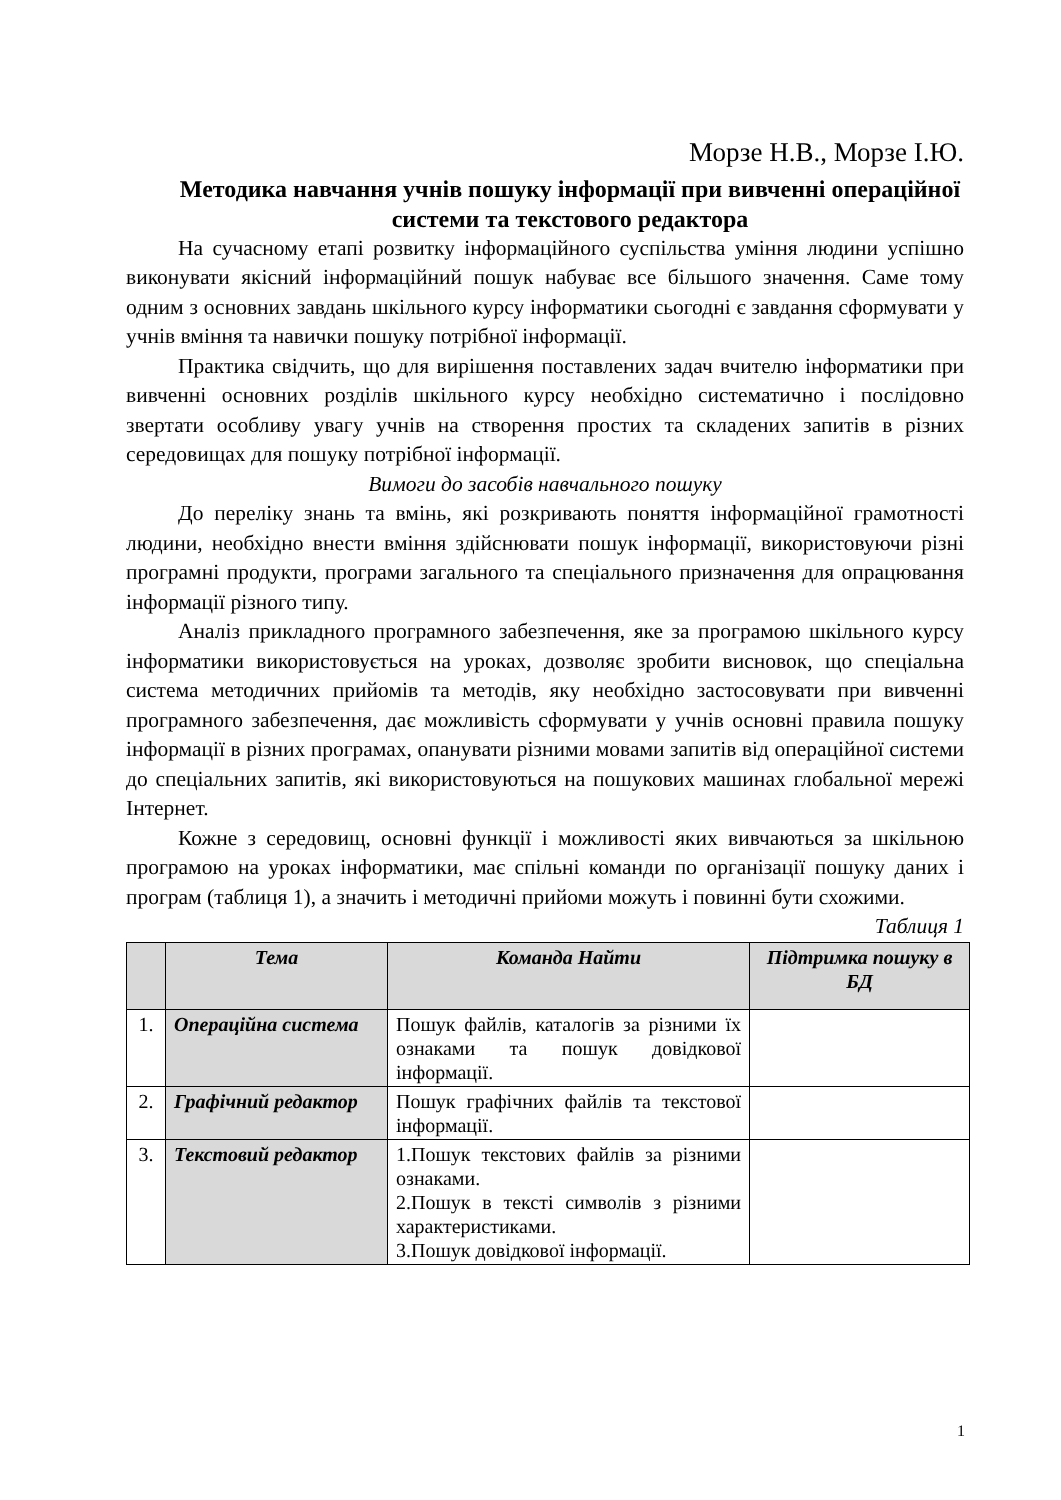Морзе Н.В., Морзе І.Ю.
Методика навчання учнів пошуку інформації при вивченні операційної системи та текстового редактора
На сучасному етапі розвитку інформаційного суспільства уміння людини успішно виконувати якісний інформаційний пошук набуває все більшого значення. Саме тому одним з основних завдань шкільного курсу інформатики сьогодні є завдання сформувати у учнів вміння та навички пошуку потрібної інформації.
Практика свідчить, що для вирішення поставлених задач вчителю інформатики при вивченні основних розділів шкільного курсу необхідно систематично і послідовно звертати особливу увагу учнів на створення простих та складених запитів в різних середовищах для пошуку потрібної інформації.
Вимоги до засобів навчального пошуку
До переліку знань та вмінь, які розкривають поняття інформаційної грамотності людини, необхідно внести вміння здійснювати пошук інформації, використовуючи різні програмні продукти, програми загального та спеціального призначення для опрацювання інформації різного типу.
Аналіз прикладного програмного забезпечення, яке за програмою шкільного курсу інформатики використовується на уроках, дозволяє зробити висновок, що спеціальна система методичних прийомів та методів, яку необхідно застосовувати при вивченні програмного забезпечення, дає можливість сформувати у учнів основні правила пошуку інформації в різних програмах, опанувати різними мовами запитів від операційної системи до спеціальних запитів, які використовуються на пошукових машинах глобальної мережі Інтернет.
Кожне з середовищ, основні функції і можливості яких вивчаються за шкільною програмою на уроках інформатики, має спільні команди по організації пошуку даних і програм (таблиця 1), а значить і методичні прийоми можуть і повинні бути схожими.
Таблиця 1
| | Тема | Команда Найти | Підтримка пошуку в БД |
| --- | --- | --- | --- |
| 1. | Операційна система | Пошук файлів, каталогів за різними їх ознаками та пошук довідкової інформації. | |
| 2. | Графічний редактор | Пошук графічних файлів та текстової інформації. | |
| 3. | Текстовий редактор | 1.Пошук текстових файлів за різними ознаками. 2.Пошук в тексті символів з різними характеристиками. 3.Пошук довідкової інформації. | |
1